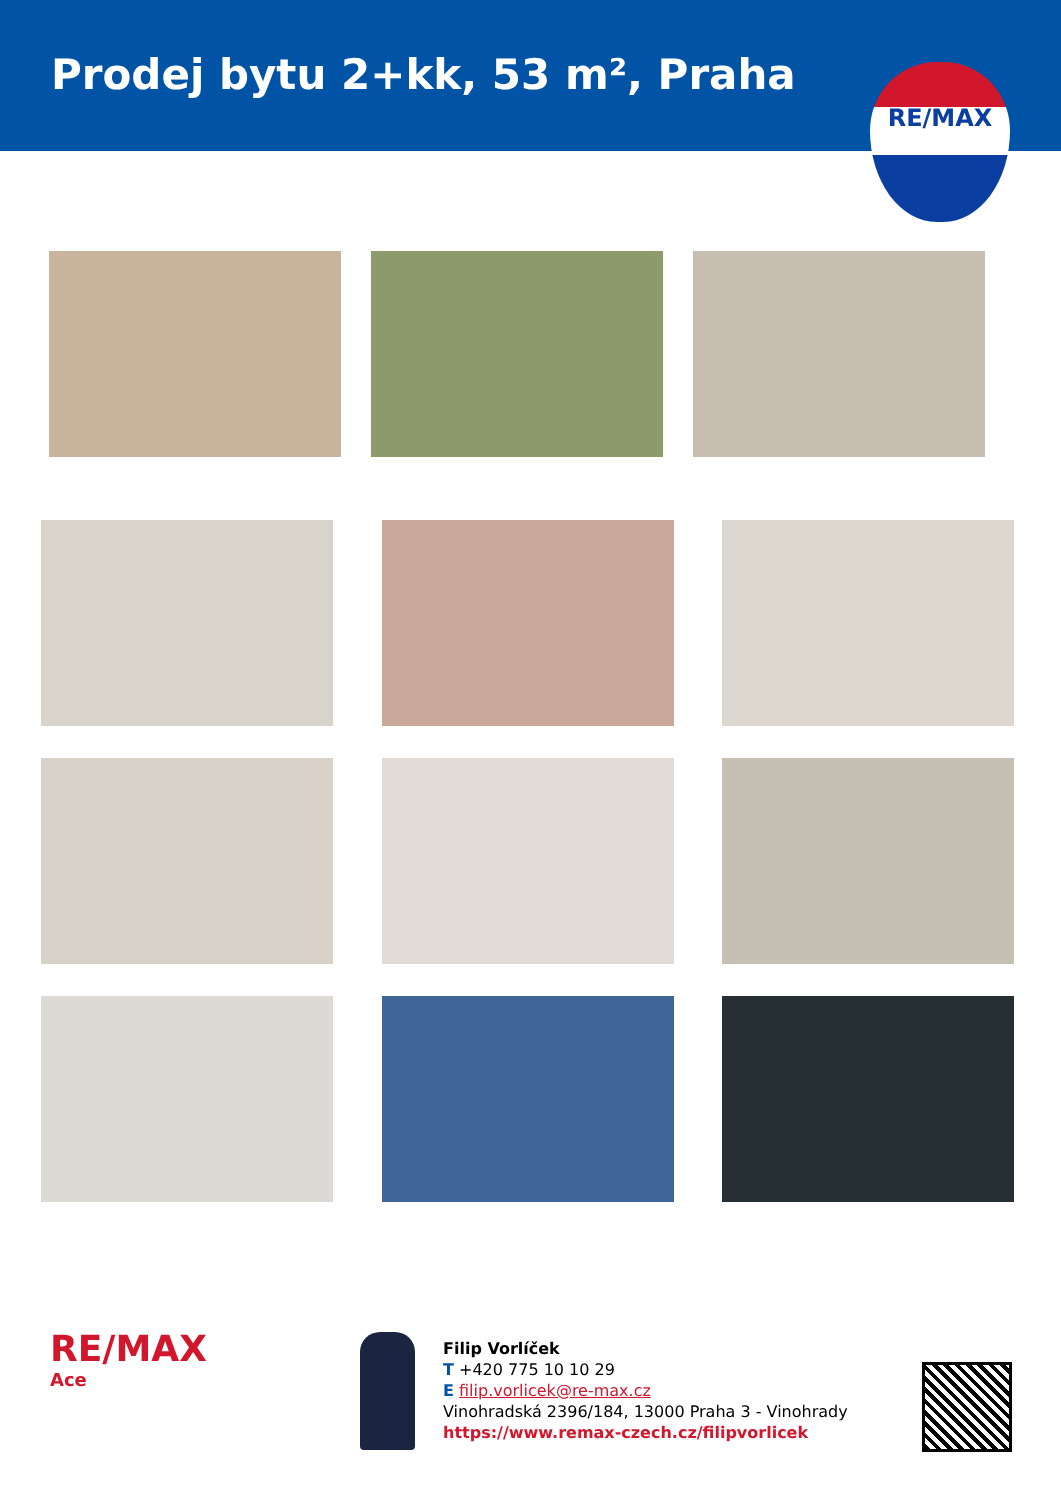Prodej bytu 2+kk, 53 m², Praha
RE/MAX
RE/MAX
Ace
Filip Vorlíček
T +420 775 10 10 29
E filip.vorlicek@re-max.cz
Vinohradská 2396/184, 13000 Praha 3 - Vinohrady
https://www.remax-czech.cz/filipvorlicek